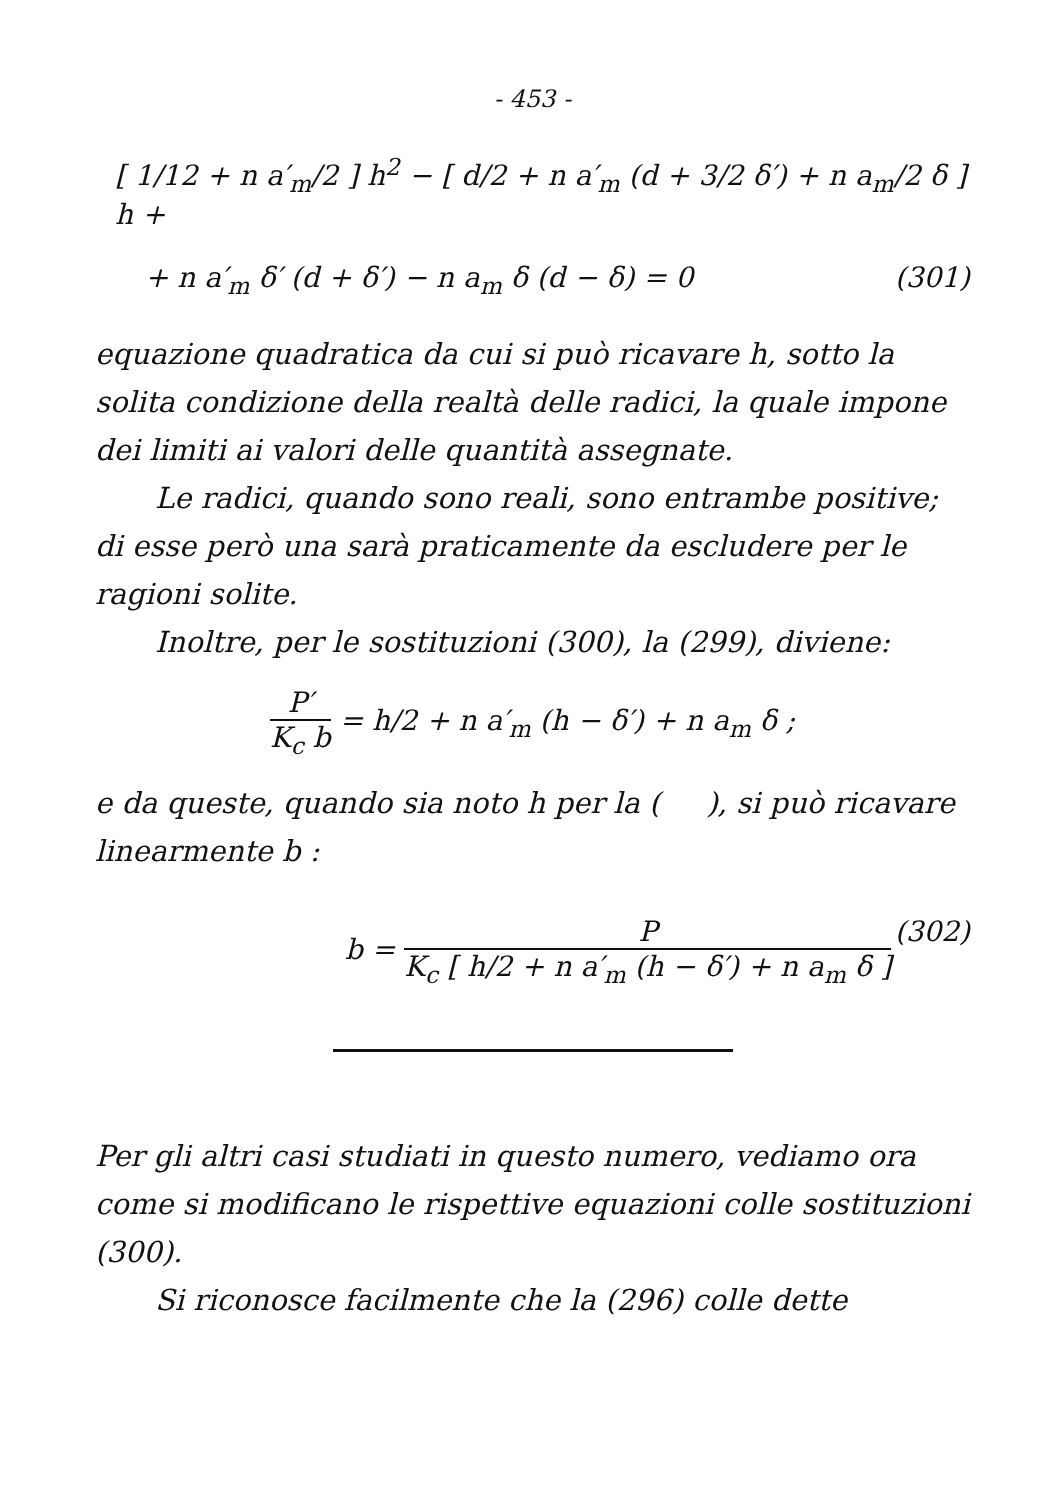- 453 -
[ 1/12 + n a′<sub>m</sub>/2 ] h<sup>2</sup> − [ d/2 + n a′<sub>m</sub> (d + 3/2 δ′) + n a<sub>m</sub>/2 δ ] h +
+ n a′<sub>m</sub> δ′ (d + δ′) − n a<sub>m</sub> δ (d − δ) = 0 (301)
equazione quadratica da cui si può ricavare h, sotto la solita condizione della realtà delle radici, la quale impone dei limiti ai valori delle quantità assegnate.
Le radici, quando sono reali, sono entrambe positive; di esse però una sarà praticamente da escludere per le ragioni solite.
Inoltre, per le sostituzioni (300), la (299), diviene:
P′ K<sub>c</sub> b = h/2 + n a′<sub>m</sub> (h − δ′) + n a<sub>m</sub> δ ;
e da queste, quando sia noto h per la ( ), si può ricavare linearmente b :
b = P K<sub>c</sub> [ h/2 + n a′<sub>m</sub> (h − δ′) + n a<sub>m</sub> δ ] (302)
Per gli altri casi studiati in questo numero, vediamo ora come si modificano le rispettive equazioni colle sostituzioni (300).
Si riconosce facilmente che la (296) colle dette